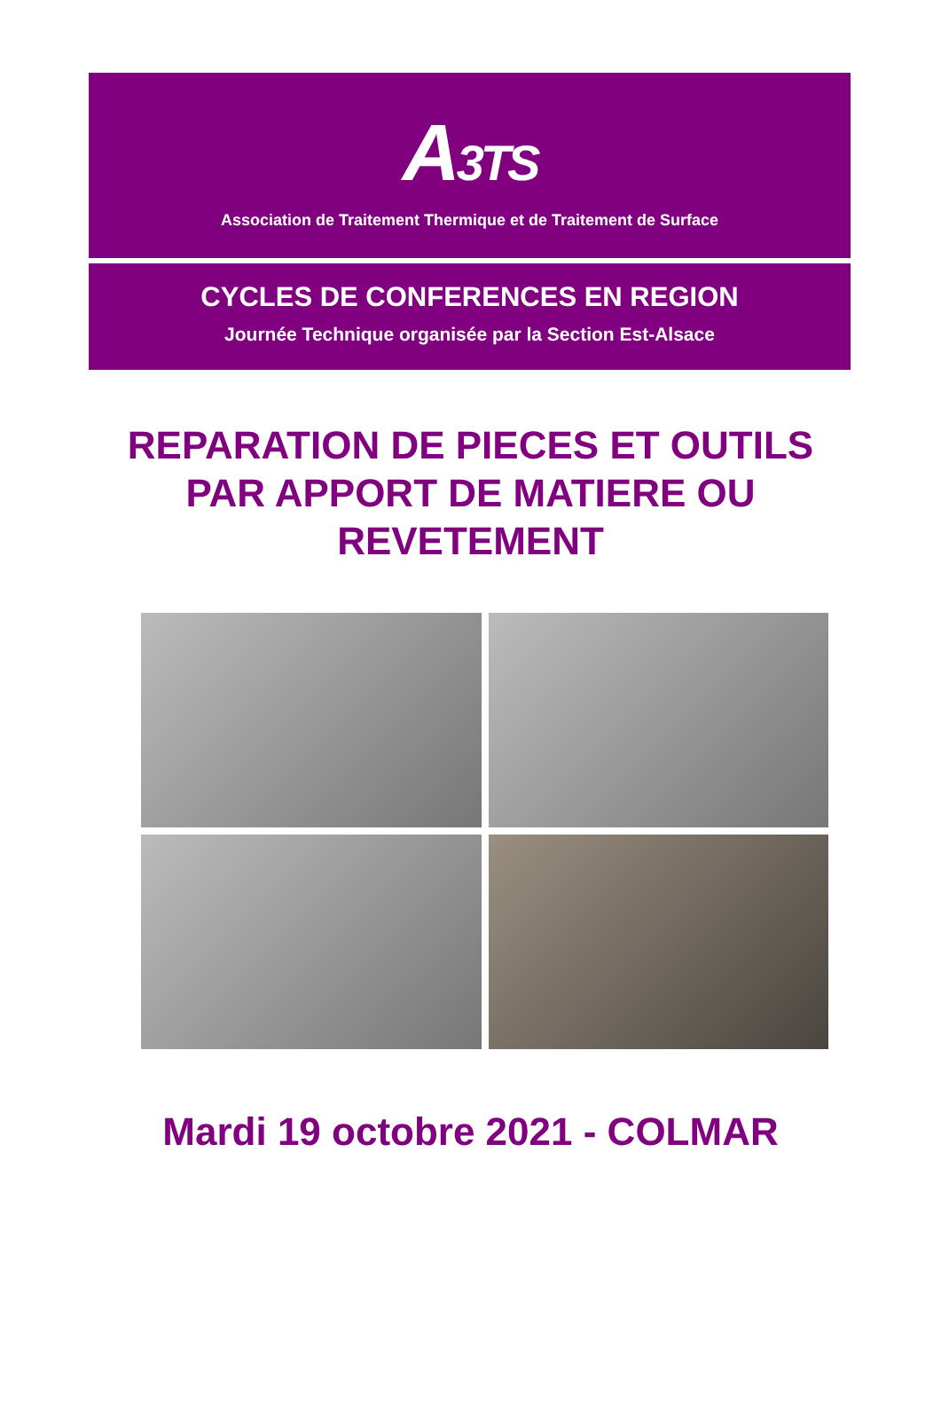A3TS
Association de Traitement Thermique et de Traitement de Surface
CYCLES DE CONFERENCES EN REGION
Journée Technique organisée par la Section Est-Alsace
REPARATION DE PIECES ET OUTILS
PAR APPORT DE MATIERE OU
REVETEMENT
Mardi 19 octobre 2021 - COLMAR